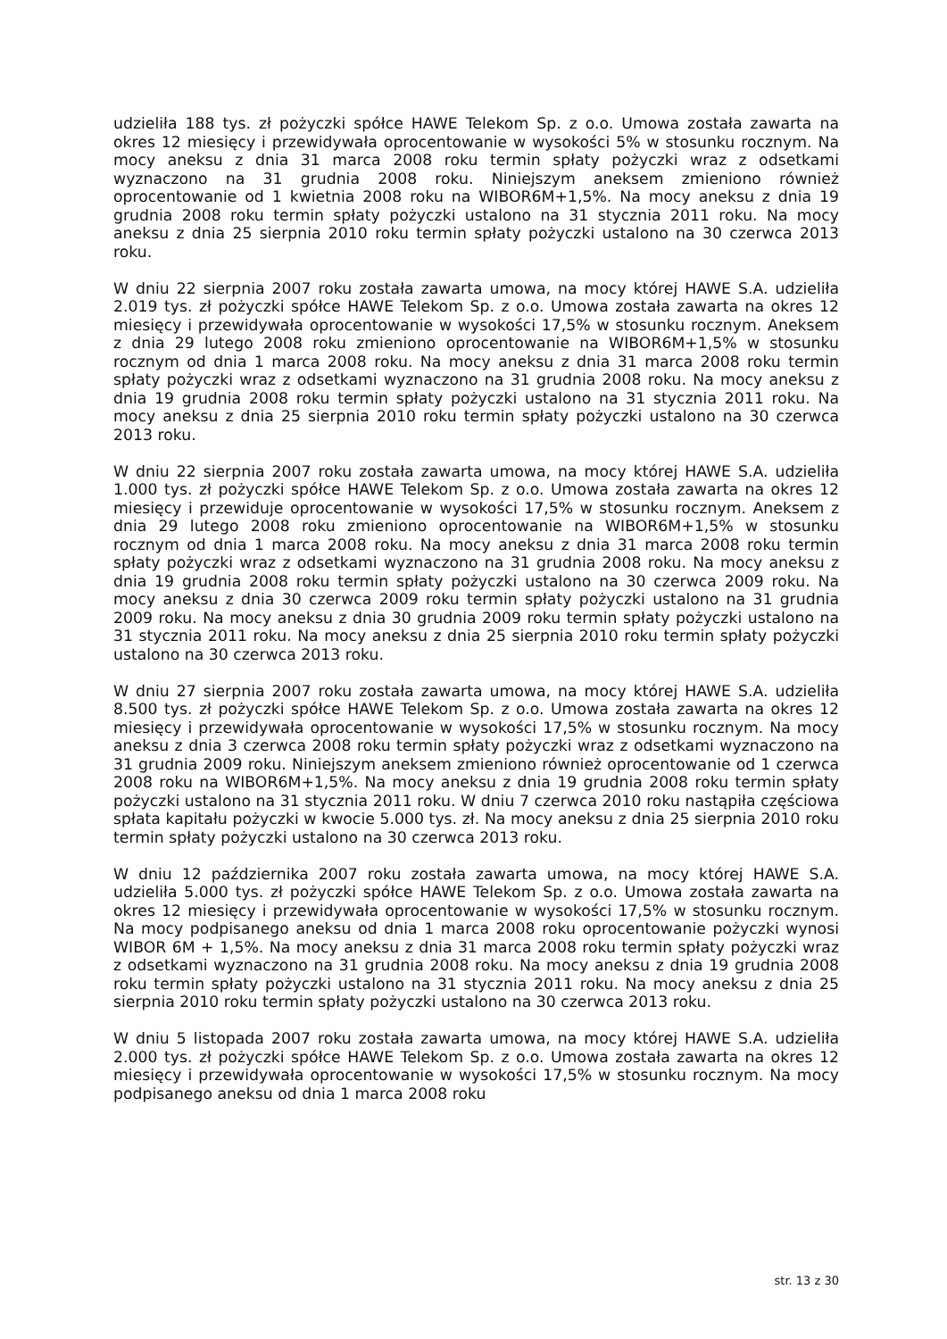udzieliła 188 tys. zł pożyczki spółce HAWE Telekom Sp. z o.o. Umowa została zawarta na okres 12 miesięcy i przewidywała oprocentowanie w wysokości 5% w stosunku rocznym. Na mocy aneksu z dnia 31 marca 2008 roku termin spłaty pożyczki wraz z odsetkami wyznaczono na 31 grudnia 2008 roku. Niniejszym aneksem zmieniono również oprocentowanie od 1 kwietnia 2008 roku na WIBOR6M+1,5%. Na mocy aneksu z dnia 19 grudnia 2008 roku termin spłaty pożyczki ustalono na 31 stycznia 2011 roku. Na mocy aneksu z dnia 25 sierpnia 2010 roku termin spłaty pożyczki ustalono na 30 czerwca 2013 roku.
W dniu 22 sierpnia 2007 roku została zawarta umowa, na mocy której HAWE S.A. udzieliła 2.019 tys. zł pożyczki spółce HAWE Telekom Sp. z o.o. Umowa została zawarta na okres 12 miesięcy i przewidywała oprocentowanie w wysokości 17,5% w stosunku rocznym. Aneksem z dnia 29 lutego 2008 roku zmieniono oprocentowanie na WIBOR6M+1,5% w stosunku rocznym od dnia 1 marca 2008 roku. Na mocy aneksu z dnia 31 marca 2008 roku termin spłaty pożyczki wraz z odsetkami wyznaczono na 31 grudnia 2008 roku. Na mocy aneksu z dnia 19 grudnia 2008 roku termin spłaty pożyczki ustalono na 31 stycznia 2011 roku. Na mocy aneksu z dnia 25 sierpnia 2010 roku termin spłaty pożyczki ustalono na 30 czerwca 2013 roku.
W dniu 22 sierpnia 2007 roku została zawarta umowa, na mocy której HAWE S.A. udzieliła 1.000 tys. zł pożyczki spółce HAWE Telekom Sp. z o.o. Umowa została zawarta na okres 12 miesięcy i przewiduje oprocentowanie w wysokości 17,5% w stosunku rocznym. Aneksem z dnia 29 lutego 2008 roku zmieniono oprocentowanie na WIBOR6M+1,5% w stosunku rocznym od dnia 1 marca 2008 roku. Na mocy aneksu z dnia 31 marca 2008 roku termin spłaty pożyczki wraz z odsetkami wyznaczono na 31 grudnia 2008 roku. Na mocy aneksu z dnia 19 grudnia 2008 roku termin spłaty pożyczki ustalono na 30 czerwca 2009 roku. Na mocy aneksu z dnia 30 czerwca 2009 roku termin spłaty pożyczki ustalono na 31 grudnia 2009 roku. Na mocy aneksu z dnia 30 grudnia 2009 roku termin spłaty pożyczki ustalono na 31 stycznia 2011 roku. Na mocy aneksu z dnia 25 sierpnia 2010 roku termin spłaty pożyczki ustalono na 30 czerwca 2013 roku.
W dniu 27 sierpnia 2007 roku została zawarta umowa, na mocy której HAWE S.A. udzieliła 8.500 tys. zł pożyczki spółce HAWE Telekom Sp. z o.o. Umowa została zawarta na okres 12 miesięcy i przewidywała oprocentowanie w wysokości 17,5% w stosunku rocznym. Na mocy aneksu z dnia 3 czerwca 2008 roku termin spłaty pożyczki wraz z odsetkami wyznaczono na 31 grudnia 2009 roku. Niniejszym aneksem zmieniono również oprocentowanie od 1 czerwca 2008 roku na WIBOR6M+1,5%. Na mocy aneksu z dnia 19 grudnia 2008 roku termin spłaty pożyczki ustalono na 31 stycznia 2011 roku. W dniu 7 czerwca 2010 roku nastąpiła częściowa spłata kapitału pożyczki w kwocie 5.000 tys. zł. Na mocy aneksu z dnia 25 sierpnia 2010 roku termin spłaty pożyczki ustalono na 30 czerwca 2013 roku.
W dniu 12 października 2007 roku została zawarta umowa, na mocy której HAWE S.A. udzieliła 5.000 tys. zł pożyczki spółce HAWE Telekom Sp. z o.o. Umowa została zawarta na okres 12 miesięcy i przewidywała oprocentowanie w wysokości 17,5% w stosunku rocznym. Na mocy podpisanego aneksu od dnia 1 marca 2008 roku oprocentowanie pożyczki wynosi WIBOR 6M + 1,5%. Na mocy aneksu z dnia 31 marca 2008 roku termin spłaty pożyczki wraz z odsetkami wyznaczono na 31 grudnia 2008 roku. Na mocy aneksu z dnia 19 grudnia 2008 roku termin spłaty pożyczki ustalono na 31 stycznia 2011 roku. Na mocy aneksu z dnia 25 sierpnia 2010 roku termin spłaty pożyczki ustalono na 30 czerwca 2013 roku.
W dniu 5 listopada 2007 roku została zawarta umowa, na mocy której HAWE S.A. udzieliła 2.000 tys. zł pożyczki spółce HAWE Telekom Sp. z o.o. Umowa została zawarta na okres 12 miesięcy i przewidywała oprocentowanie w wysokości 17,5% w stosunku rocznym. Na mocy podpisanego aneksu od dnia 1 marca 2008 roku
str. 13 z 30